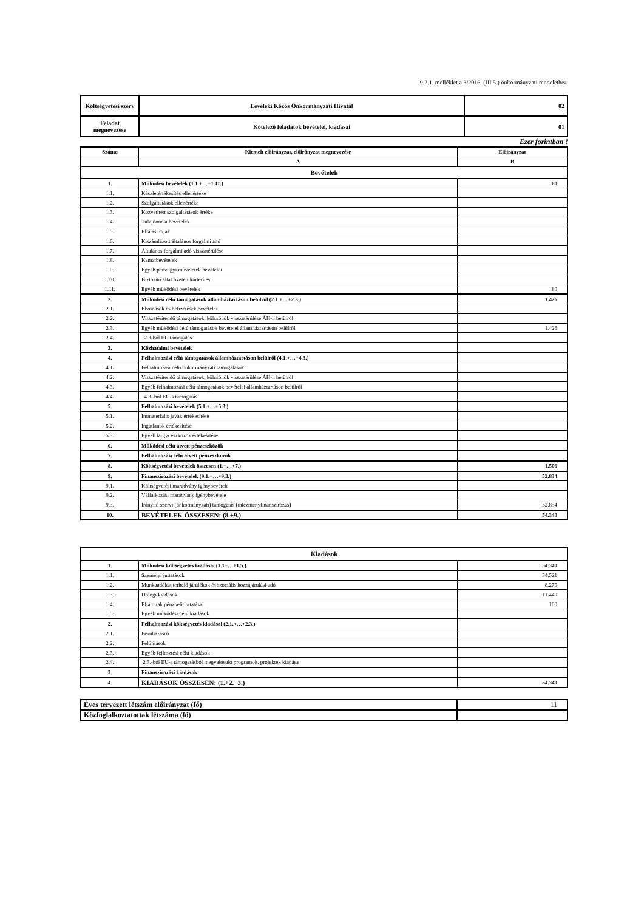9.2.1. melléklet a 3/2016. (III.5.) önkormányzati rendelethez
| Költségvetési szerv | Leveleki Közös Önkormányzati Hivatal | 02 |
| Feladat megnevezése | Kötelező feladatok bevételei, kiadásai | 01 |
Ezer forintban !
| Száma | Kiemelt előirányzat, előirányzat megnevezése | Előirányzat |
| | A | B |
| Bevételek | | |
| 1. | Működési bevételek (1.1.+…+1.11.) | 80 |
| 1.1. | Készletértékesítés ellenértéke | |
| 1.2. | Szolgáltatások ellenértéke | |
| 1.3. | Közvetített szolgáltatások értéke | |
| 1.4. | Tulajdonosi bevételek | |
| 1.5. | Ellátási díjak | |
| 1.6. | Kiszámlázott általános forgalmi adó | |
| 1.7. | Általános forgalmi adó visszatérülése | |
| 1.8. | Kamatbevételek | |
| 1.9. | Egyéb pénzügyi műveletek bevételei | |
| 1.10. | Biztosító által fizetett kártérítés | |
| 1.11. | Egyéb működési bevételek | 80 |
| 2. | Működési célú támogatások államháztartáson belülről (2.1.+…+2.3.) | 1.426 |
| 2.1. | Elvonások és befizetések bevételei | |
| 2.2. | Visszatérítendő támogatások, kölcsönök visszatérülése ÁH-n belülről | |
| 2.3. | Egyéb működési célú támogatások bevételei államháztartáson belülről | 1.426 |
| 2.4. | 2.3-ból EU támogatás | |
| 3. | Közhatalmi bevételek | |
| 4. | Felhalmozási célú támogatások államháztartáson belülről (4.1.+…+4.3.) | |
| 4.1. | Felhalmozási célú önkormányzati támogatások | |
| 4.2. | Visszatérítendő támogatások, kölcsönök visszatérülése ÁH-n belülről | |
| 4.3. | Egyéb felhalmozási célú támogatások bevételei államháztartáson belülről | |
| 4.4. | 4.3.-ból EU-s támogatás | |
| 5. | Felhalmozási bevételek (5.1.+…+5.3.) | |
| 5.1. | Immateriális javak értékesítése | |
| 5.2. | Ingatlanok értékesítése | |
| 5.3. | Egyéb tárgyi eszközök értékesítése | |
| 6. | Működési célú átvett pénzeszközök | |
| 7. | Felhalmozási célú átvett pénzeszközök | |
| 8. | Költségvetési bevételek összesen (1.+…+7.) | 1.506 |
| 9. | Finanszírozási bevételek (9.1.+…+9.3.) | 52.834 |
| 9.1. | Költségvetési maradvány igénybevétele | |
| 9.2. | Vállalkozási maradvány igénybevétele | |
| 9.3. | Irányító szervi (önkormányzati) támogatás (intézményfinanszírozás) | 52.834 |
| 10. | BEVÉTELEK ÖSSZESEN: (8.+9.) | 54.340 |
| Kiadások | | |
| 1. | Működési költségvetés kiadásai (1.1+…+1.5.) | 54.340 |
| 1.1. | Személyi juttatások | 34.521 |
| 1.2. | Munkaadókat terhelő járulékok és szociális hozzájárulási adó | 8.279 |
| 1.3. | Dologi kiadások | 11.440 |
| 1.4. | Ellátottak pénzbeli juttatásai | 100 |
| 1.5. | Egyéb működési célú kiadások | |
| 2. | Felhalmozási költségvetés kiadásai (2.1.+…+2.3.) | |
| 2.1. | Beruházások | |
| 2.2. | Felújítások | |
| 2.3. | Egyéb fejlesztési célú kiadások | |
| 2.4. | 2.3.-ból EU-s támogatásból megvalósuló programok, projektek kiadása | |
| 3. | Finanszírozási kiadások | |
| 4. | KIADÁSOK ÖSSZESEN: (1.+2.+3.) | 54.340 |
| Éves tervezett létszám előirányzat (fő) | 11 |
| Közfoglalkoztatottak létszáma (fő) | |